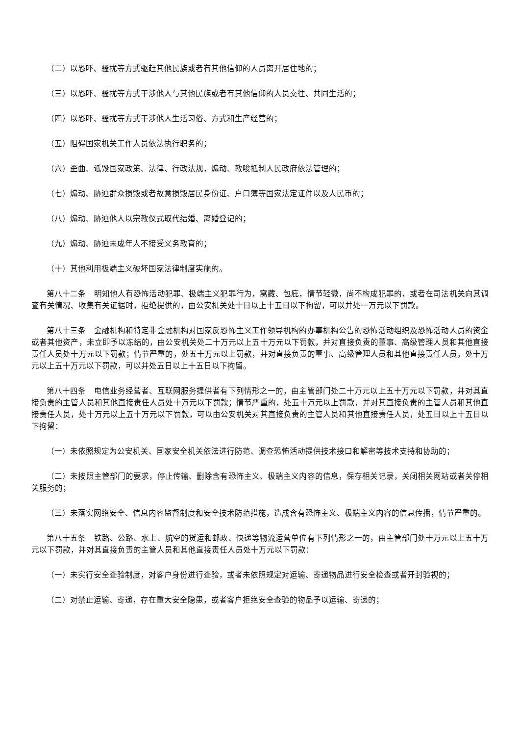（二）以恐吓、骚扰等方式驱赶其他民族或者有其他信仰的人员离开居住地的；
（三）以恐吓、骚扰等方式干涉他人与其他民族或者有其他信仰的人员交往、共同生活的；
（四）以恐吓、骚扰等方式干涉他人生活习俗、方式和生产经营的；
（五）阻碍国家机关工作人员依法执行职务的；
（六）歪曲、诋毁国家政策、法律、行政法规，煽动、教唆抵制人民政府依法管理的；
（七）煽动、胁迫群众损毁或者故意损毁居民身份证、户口簿等国家法定证件以及人民币的；
（八）煽动、胁迫他人以宗教仪式取代结婚、离婚登记的；
（九）煽动、胁迫未成年人不接受义务教育的；
（十）其他利用极端主义破坏国家法律制度实施的。
第八十二条　明知他人有恐怖活动犯罪、极端主义犯罪行为，窝藏、包庇，情节轻微，尚不构成犯罪的，或者在司法机关向其调查有关情况、收集有关证据时，拒绝提供的，由公安机关处十日以上十五日以下拘留，可以并处一万元以下罚款。
第八十三条　金融机构和特定非金融机构对国家反恐怖主义工作领导机构的办事机构公告的恐怖活动组织及恐怖活动人员的资金或者其他资产，未立即予以冻结的，由公安机关处二十万元以上五十万元以下罚款，并对直接负责的董事、高级管理人员和其他直接责任人员处十万元以下罚款；情节严重的，处五十万元以上罚款，并对直接负责的董事、高级管理人员和其他直接责任人员，处十万元以上五十万元以下罚款，可以并处五日以上十五日以下拘留。
第八十四条　电信业务经营者、互联网服务提供者有下列情形之一的，由主管部门处二十万元以上五十万元以下罚款，并对其直接负责的主管人员和其他直接责任人员处十万元以下罚款；情节严重的，处五十万元以上罚款，并对其直接负责的主管人员和其他直接责任人员，处十万元以上五十万元以下罚款，可以由公安机关对其直接负责的主管人员和其他直接责任人员，处五日以上十五日以下拘留：
（一）未依照规定为公安机关、国家安全机关依法进行防范、调查恐怖活动提供技术接口和解密等技术支持和协助的；
（二）未按照主管部门的要求，停止传输、删除含有恐怖主义、极端主义内容的信息，保存相关记录，关闭相关网站或者关停相关服务的；
（三）未落实网络安全、信息内容监督制度和安全技术防范措施，造成含有恐怖主义、极端主义内容的信息传播，情节严重的。
第八十五条　铁路、公路、水上、航空的货运和邮政、快递等物流运营单位有下列情形之一的，由主管部门处十万元以上五十万元以下罚款，并对其直接负责的主管人员和其他直接责任人员处十万元以下罚款：
（一）未实行安全查验制度，对客户身份进行查验，或者未依照规定对运输、寄递物品进行安全检查或者开封验视的；
（二）对禁止运输、寄递，存在重大安全隐患，或者客户拒绝安全查验的物品予以运输、寄递的；